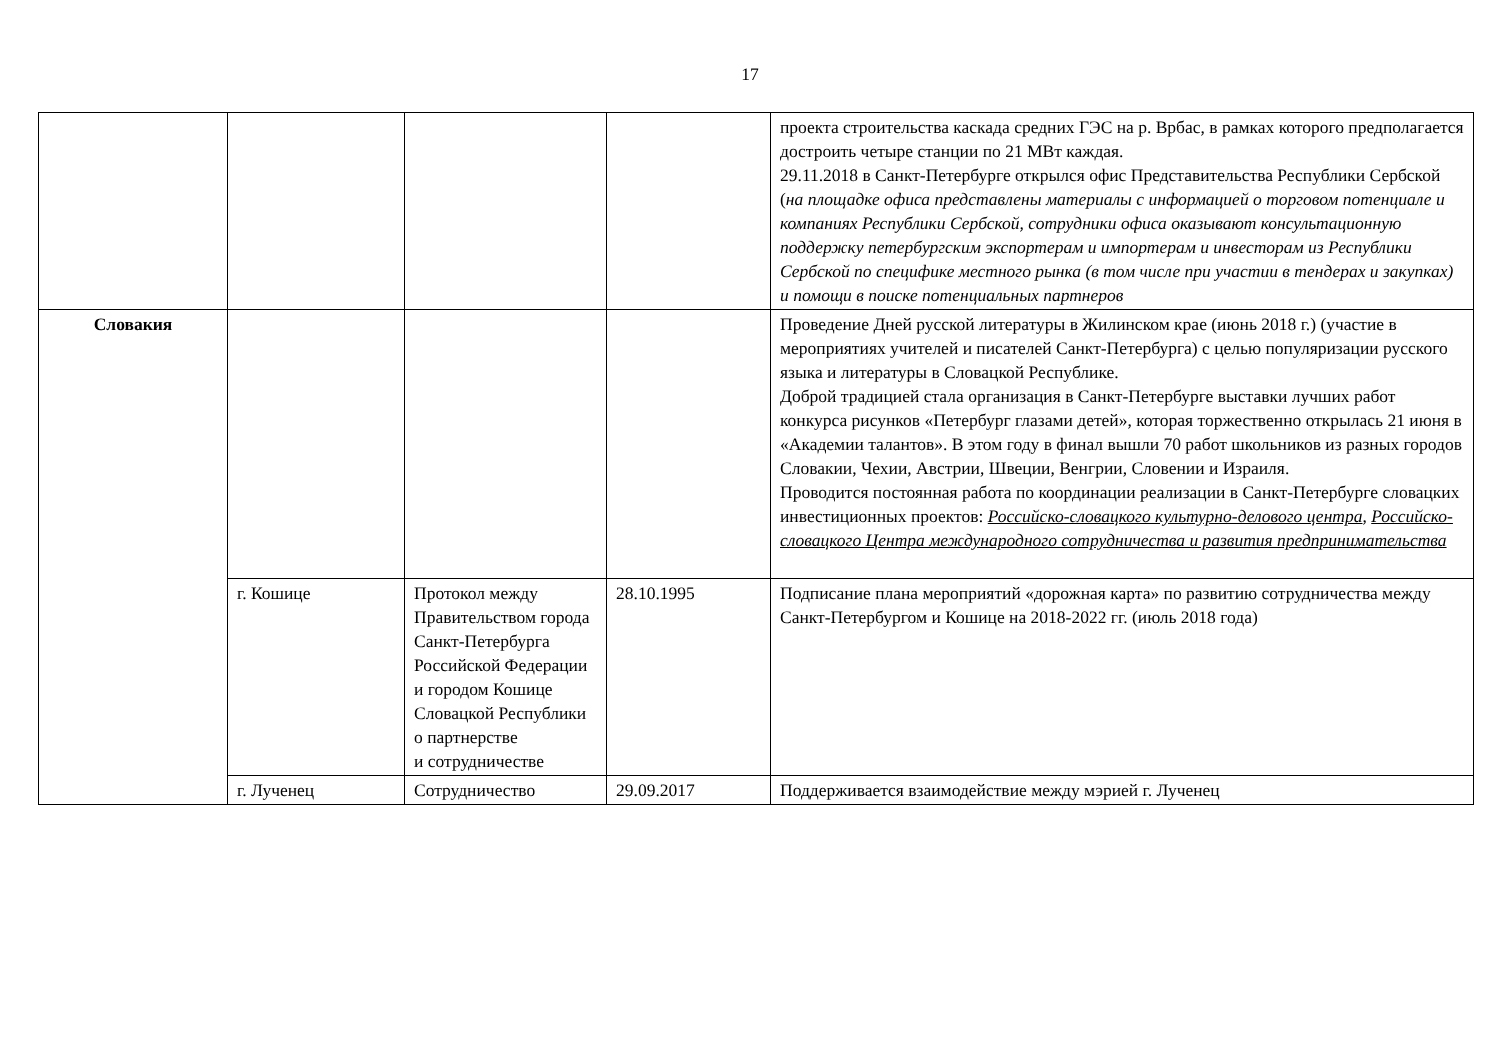17
| | | | | проекта строительства каскада средних ГЭС на р. Врбас, в рамках которого предполагается достроить четыре станции по 21 МВт каждая. 29.11.2018 в Санкт-Петербурге открылся офис Представительства Республики Сербской ( на площадке офиса представлены материалы с информацией о торговом потенциале и компаниях Республики Сербской, сотрудники офиса оказывают консультационную поддержку петербургским экспортерам и импортерам и инвесторам из Республики Сербской по специфике местного рынка (в том числе при участии в тендерах и закупках) и помощи в поиске потенциальных партнеров |
| Словакия | | | | Проведение Дней русской литературы в Жилинском крае (июнь 2018 г.) (участие в мероприятиях учителей и писателей Санкт-Петербурга) с целью популяризации русского языка и литературы в Словацкой Республике. Доброй традицией стала организация в Санкт-Петербурге выставки лучших работ конкурса рисунков «Петербург глазами детей», которая торжественно открылась 21 июня в «Академии талантов». В этом году в финал вышли 70 работ школьников из разных городов Словакии, Чехии, Австрии, Швеции, Венгрии, Словении и Израиля. Проводится постоянная работа по координации реализации в Санкт-Петербурге словацких инвестиционных проектов: Российско-словацкого культурно-делового центра , Российско-словацкого Центра международного сотрудничества и развития предпринимательства |
| | г. Кошице | Протокол между Правительством города Санкт-Петербурга Российской Федерации и городом Кошице Словацкой Республики о партнерстве и сотрудничестве | 28.10.1995 | Подписание плана мероприятий «дорожная карта» по развитию сотрудничества между Санкт-Петербургом и Кошице на 2018-2022 гг. (июль 2018 года) |
| | г. Лученец | Сотрудничество | 29.09.2017 | Поддерживается взаимодействие между мэрией г. Лученец |